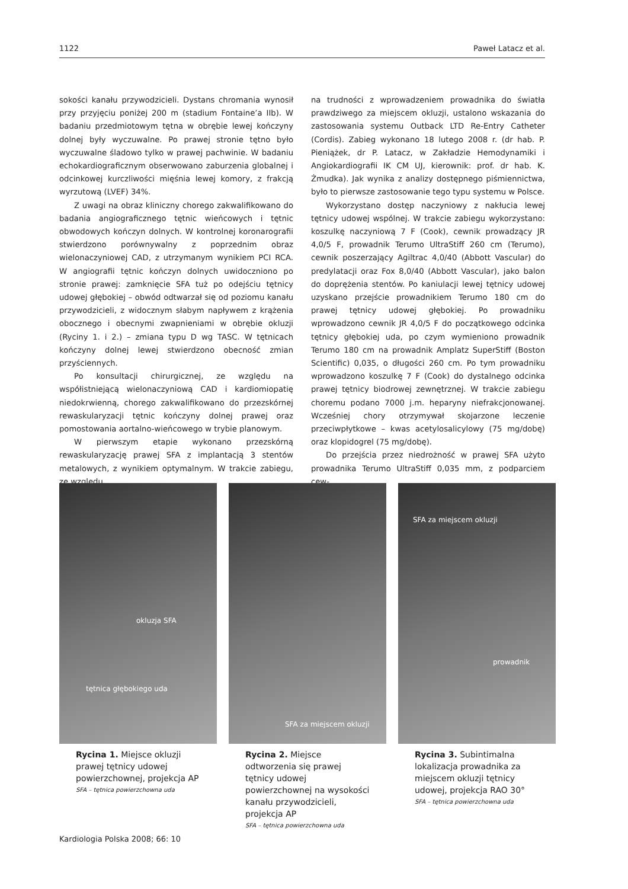1122 Paweł Latacz et al.
sokości kanału przywodzicieli. Dystans chromania wynosił przy przyjęciu poniżej 200 m (stadium Fontaine’a IIb). W badaniu przedmiotowym tętna w obrębie lewej kończyny dolnej były wyczuwalne. Po prawej stronie tętno było wyczuwalne śladowo tylko w prawej pachwinie. W badaniu echokardiograficznym obserwowano zaburzenia globalnej i odcinkowej kurczliwości mięśnia lewej komory, z frakcją wyrzutową (LVEF) 34%.
Z uwagi na obraz kliniczny chorego zakwalifikowano do badania angiograficznego tętnic wieńcowych i tętnic obwodowych kończyn dolnych. W kontrolnej koronarografii stwierdzono porównywalny z poprzednim obraz wielonaczyniowej CAD, z utrzymanym wynikiem PCI RCA. W angiografii tętnic kończyn dolnych uwidoczniono po stronie prawej: zamknięcie SFA tuż po odejściu tętnicy udowej głębokiej – obwód odtwarzał się od poziomu kanału przywodzicieli, z widocznym słabym napływem z krążenia obocznego i obecnymi zwapnieniami w obrębie okluzji (Ryciny 1. i 2.) – zmiana typu D wg TASC. W tętnicach kończyny dolnej lewej stwierdzono obecność zmian przyściennych.
Po konsultacji chirurgicznej, ze względu na współistniejącą wielonaczyniową CAD i kardiomiopatię niedokrwienną, chorego zakwalifikowano do przezskórnej rewaskularyzacji tętnic kończyny dolnej prawej oraz pomostowania aortalno-wieńcowego w trybie planowym.
W pierwszym etapie wykonano przezskórną rewaskularyzację prawej SFA z implantacją 3 stentów metalowych, z wynikiem optymalnym. W trakcie zabiegu, ze względu
na trudności z wprowadzeniem prowadnika do światła prawdziwego za miejscem okluzji, ustalono wskazania do zastosowania systemu Outback LTD Re-Entry Catheter (Cordis). Zabieg wykonano 18 lutego 2008 r. (dr hab. P. Pieniążek, dr P. Latacz, w Zakładzie Hemodynamiki i Angiokardiografii IK CM UJ, kierownik: prof. dr hab. K. Żmudka). Jak wynika z analizy dostępnego piśmiennictwa, było to pierwsze zastosowanie tego typu systemu w Polsce.
Wykorzystano dostęp naczyniowy z nakłucia lewej tętnicy udowej wspólnej. W trakcie zabiegu wykorzystano: koszulkę naczyniową 7 F (Cook), cewnik prowadzący JR 4,0/5 F, prowadnik Terumo UltraStiff 260 cm (Terumo), cewnik poszerzający Agiltrac 4,0/40 (Abbott Vascular) do predylatacji oraz Fox 8,0/40 (Abbott Vascular), jako balon do doprężenia stentów. Po kaniulacji lewej tętnicy udowej uzyskano przejście prowadnikiem Terumo 180 cm do prawej tętnicy udowej głębokiej. Po prowadniku wprowadzono cewnik JR 4,0/5 F do początkowego odcinka tętnicy głębokiej uda, po czym wymieniono prowadnik Terumo 180 cm na prowadnik Amplatz SuperStiff (Boston Scientific) 0,035, o długości 260 cm. Po tym prowadniku wprowadzono koszulkę 7 F (Cook) do dystalnego odcinka prawej tętnicy biodrowej zewnętrznej. W trakcie zabiegu choremu podano 7000 j.m. heparyny niefrakcjonowanej. Wcześniej chory otrzymywał skojarzone leczenie przeciwpłytkowe – kwas acetylosalicylowy (75 mg/dobę) oraz klopidogrel (75 mg/dobę).
Do przejścia przez niedrożność w prawej SFA użyto prowadnika Terumo UltraStiff 0,035 mm, z podparciem cew-
okluzja SFA
tętnica głębokiego uda
Rycina 1. Miejsce okluzji prawej tętnicy udowej powierzchownej, projekcja AP
SFA – tętnica powierzchowna uda
SFA za miejscem okluzji
Rycina 2. Miejsce odtworzenia się prawej tętnicy udowej powierzchownej na wysokości kanału przywodzicieli, projekcja AP
SFA – tętnica powierzchowna uda
SFA za miejscem okluzji
prowadnik
Rycina 3. Subintimalna lokalizacja prowadnika za miejscem okluzji tętnicy udowej, projekcja RAO 30°
SFA – tętnica powierzchowna uda
Kardiologia Polska 2008; 66: 10